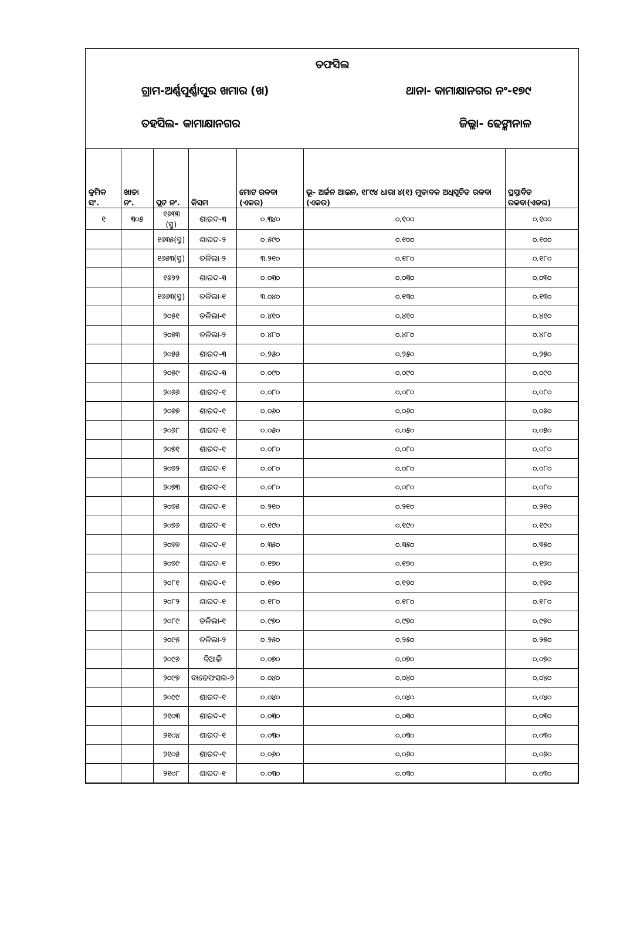ତଫସିଲ
ଗ୍ରାମ-ଅର୍ଣ୍ଣପୂର୍ଣ୍ଣାପୁର ଖମାର (ଖ) ଥାନା- କାମାକ୍ଷାନଗର ନଂ-୧୭୯
ତହସିଲ- କାମାକ୍ଷାନଗର ଜିଲ୍ଲା- ଢେଙ୍କାନାଳ
| କ୍ରମିକ ସଂ. | ଖାତା ନଂ. | ପ୍ଲଟ ନଂ. | କିସମ | ମୋଟ ରକବା (ଏକର) | ଭୂ- ଅର୍ଜନ ଆଇନ, ୧୮୯୪ ଧାରା ୪(୧) ମୁତାବକ ଅଧିସୂଚିତ ରକବା (ଏକର) | ପ୍ରସ୍ତାବିତ ରକବା(ଏକର) |
| --- | --- | --- | --- | --- | --- | --- |
| ୧ | ୩୦୫ | ୧୬୩୩ (ସ୍ମ) | ଶାରଦ-୩ | ୦.୩୪୦ | ୦.୧୦୦ | ୦.୧୦୦ |
| | | ୧୬୩୫(ସ୍ମ) | ଶାରଦ-୨ | ୦.୫୯୦ | ୦.୧୦୦ | ୦.୧୦୦ |
| | | ୧୬୫୩(ସ୍ମ) | ତଳିଲା-୨ | ୩.୨୧୦ | ୦.୧୮୦ | ୦.୧୮୦ |
| | | ୧୬୨୨ | ଶାରଦ-୩ | ୦.୦୩୦ | ୦.୦୩୦ | ୦.୦୩୦ |
| | | ୧୬୬୩(ସ୍ମ) | ତଳିଲା-୧ | ୩.୦୪୦ | ୦.୧୩୦ | ୦.୧୩୦ |
| | | ୨୦୫୧ | ତଳିଲା-୧ | ୦.୪୧୦ | ୦.୪୧୦ | ୦.୪୧୦ |
| | | ୨୦୫୩ | ତଳିଲା-୨ | ୦.୪୮୦ | ୦.୪୮୦ | ୦.୪୮୦ |
| | | ୨୦୫୫ | ଶାରଦ-୩ | ୦.୨୫୦ | ୦.୨୫୦ | ୦.୨୫୦ |
| | | ୨୦୫୯ | ଶାରଦ-୩ | ୦.୦୯୦ | ୦.୦୯୦ | ୦.୦୯୦ |
| | | ୨୦୬୬ | ଶାରଦ-୧ | ୦.୦୮୦ | ୦.୦୮୦ | ୦.୦୮୦ |
| | | ୨୦୬୭ | ଶାରଦ-୧ | ୦.୦୬୦ | ୦.୦୬୦ | ୦.୦୬୦ |
| | | ୨୦୬୮ | ଶାରଦ-୧ | ୦.୦୫୦ | ୦.୦୫୦ | ୦.୦୫୦ |
| | | ୨୦୭୧ | ଶାରଦ-୧ | ୦.୦୮୦ | ୦.୦୮୦ | ୦.୦୮୦ |
| | | ୨୦୭୨ | ଶାରଦ-୧ | ୦.୦୮୦ | ୦.୦୮୦ | ୦.୦୮୦ |
| | | ୨୦୭୩ | ଶାରଦ-୧ | ୦.୦୮୦ | ୦.୦୮୦ | ୦.୦୮୦ |
| | | ୨୦୭୫ | ଶାରଦ-୧ | ୦.୨୧୦ | ୦.୨୧୦ | ୦.୨୧୦ |
| | | ୨୦୭୬ | ଶାରଦ-୧ | ୦.୧୯୦ | ୦.୧୯୦ | ୦.୧୯୦ |
| | | ୨୦୭୭ | ଶାରଦ-୧ | ୦.୩୫୦ | ୦.୩୫୦ | ୦.୩୫୦ |
| | | ୨୦୭୯ | ଶାରଦ-୧ | ୦.୧୭୦ | ୦.୧୭୦ | ୦.୧୭୦ |
| | | ୨୦୮୧ | ଶାରଦ-୧ | ୦.୧୭୦ | ୦.୧୭୦ | ୦.୧୭୦ |
| | | ୨୦୮୨ | ଶାରଦ-୧ | ୦.୧୮୦ | ୦.୧୮୦ | ୦.୧୮୦ |
| | | ୨୦୮୯ | ତଳିଲା-୧ | ୦.୯୭୦ | ୦.୯୭୦ | ୦.୯୭୦ |
| | | ୨୦୯୫ | ତଳିଲା-୨ | ୦.୨୫୦ | ୦.୨୫୦ | ୦.୨୫୦ |
| | | ୨୦୯୬ | ବିଆଳି | ୦.୦୭୦ | ୦.୦୭୦ | ୦.୦୭୦ |
| | | ୨୦୯୭ | ବାଢେଫସଲ-୨ | ୦.୦୪୦ | ୦.୦୪୦ | ୦.୦୪୦ |
| | | ୨୦୯୯ | ଶାରଦ-୧ | ୦.୦୪୦ | ୦.୦୪୦ | ୦.୦୪୦ |
| | | ୨୧୦୩ | ଶାରଦ-୧ | ୦.୦୩୦ | ୦.୦୩୦ | ୦.୦୩୦ |
| | | ୨୧୦୪ | ଶାରଦ-୧ | ୦.୦୩୦ | ୦.୦୩୦ | ୦.୦୩୦ |
| | | ୨୧୦୫ | ଶାରଦ-୧ | ୦.୦୬୦ | ୦.୦୬୦ | ୦.୦୬୦ |
| | | ୨୧୦୮ | ଶାରଦ-୧ | ୦.୦୩୦ | ୦.୦୩୦ | ୦.୦୩୦ |